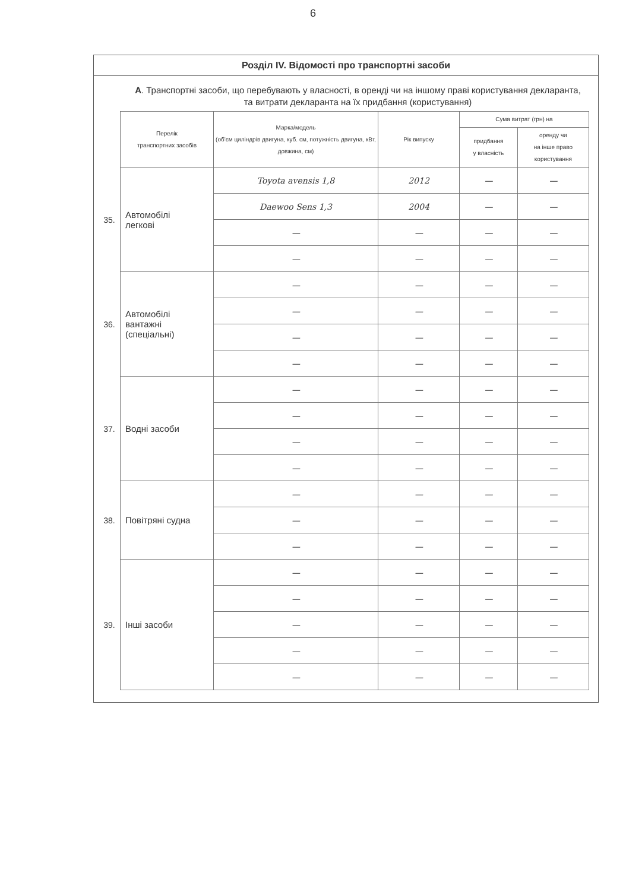6
Розділ IV. Відомості про транспортні засоби
А. Транспортні засоби, що перебувають у власності, в оренді чи на іншому праві користування декларанта, та витрати декларанта на їх придбання (користування)
| | Перелік транспортних засобів | Марка/модель (об'єм циліндрів двигуна, куб. см, потужність двигуна, кВт, довжина, см) | Рік випуску | Сума витрат (грн) на | |
| | | | | придбання у власність | оренду чи на інше право користування |
| 35. | Автомобілі легкові | Toyota avensis 1,8 | 2012 | — | — |
| | | Daewoo Sens 1,3 | 2004 | — | — |
| | | — | — | — | — |
| | | — | — | — | — |
| 36. | Автомобілі вантажні (спеціальні) | — | — | — | — |
| | | — | — | — | — |
| | | — | — | — | — |
| | | — | — | — | — |
| 37. | Водні засоби | — | — | — | — |
| | | — | — | — | — |
| | | — | — | — | — |
| | | — | — | — | — |
| 38. | Повітряні судна | — | — | — | — |
| | | — | — | — | — |
| | | — | — | — | — |
| 39. | Інші засоби | — | — | — | — |
| | | — | — | — | — |
| | | — | — | — | — |
| | | — | — | — | — |
| | | — | — | — | — |